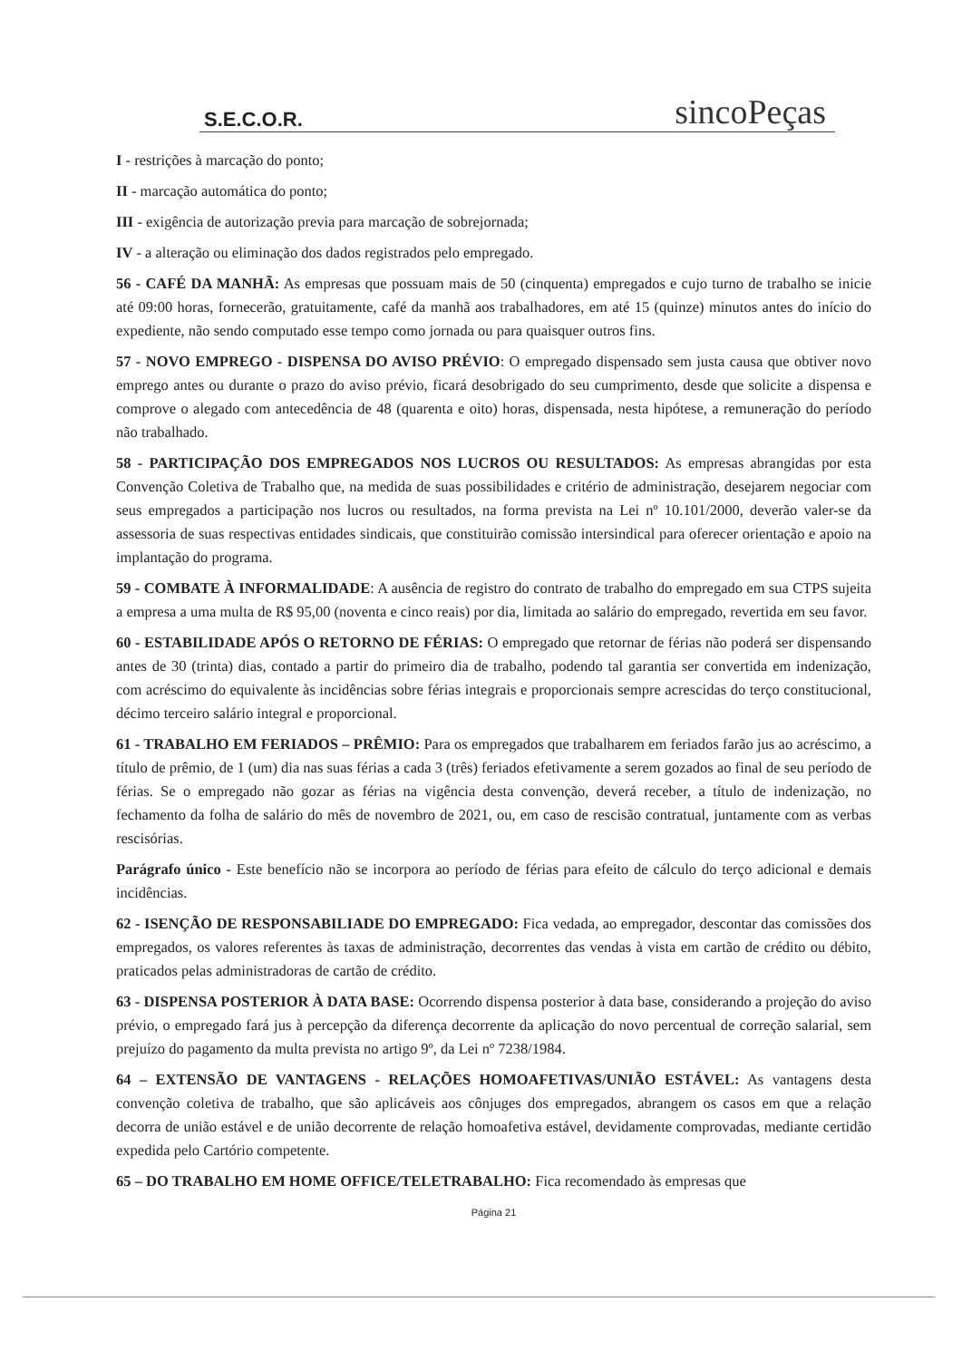S.E.C.O.R.
sincoPeças
I - restrições à marcação do ponto;
II - marcação automática do ponto;
III - exigência de autorização previa para marcação de sobrejornada;
IV - a alteração ou eliminação dos dados registrados pelo empregado.
56 - CAFÉ DA MANHÃ: As empresas que possuam mais de 50 (cinquenta) empregados e cujo turno de trabalho se inicie até 09:00 horas, fornecerão, gratuitamente, café da manhã aos trabalhadores, em até 15 (quinze) minutos antes do início do expediente, não sendo computado esse tempo como jornada ou para quaisquer outros fins.
57 - NOVO EMPREGO - DISPENSA DO AVISO PRÉVIO: O empregado dispensado sem justa causa que obtiver novo emprego antes ou durante o prazo do aviso prévio, ficará desobrigado do seu cumprimento, desde que solicite a dispensa e comprove o alegado com antecedência de 48 (quarenta e oito) horas, dispensada, nesta hipótese, a remuneração do período não trabalhado.
58 - PARTICIPAÇÃO DOS EMPREGADOS NOS LUCROS OU RESULTADOS: As empresas abrangidas por esta Convenção Coletiva de Trabalho que, na medida de suas possibilidades e critério de administração, desejarem negociar com seus empregados a participação nos lucros ou resultados, na forma prevista na Lei nº 10.101/2000, deverão valer-se da assessoria de suas respectivas entidades sindicais, que constituirão comissão intersindical para oferecer orientação e apoio na implantação do programa.
59 - COMBATE À INFORMALIDADE: A ausência de registro do contrato de trabalho do empregado em sua CTPS sujeita a empresa a uma multa de R$ 95,00 (noventa e cinco reais) por dia, limitada ao salário do empregado, revertida em seu favor.
60 - ESTABILIDADE APÓS O RETORNO DE FÉRIAS: O empregado que retornar de férias não poderá ser dispensando antes de 30 (trinta) dias, contado a partir do primeiro dia de trabalho, podendo tal garantia ser convertida em indenização, com acréscimo do equivalente às incidências sobre férias integrais e proporcionais sempre acrescidas do terço constitucional, décimo terceiro salário integral e proporcional.
61 - TRABALHO EM FERIADOS – PRÊMIO: Para os empregados que trabalharem em feriados farão jus ao acréscimo, a título de prêmio, de 1 (um) dia nas suas férias a cada 3 (três) feriados efetivamente a serem gozados ao final de seu período de férias. Se o empregado não gozar as férias na vigência desta convenção, deverá receber, a título de indenização, no fechamento da folha de salário do mês de novembro de 2021, ou, em caso de rescisão contratual, juntamente com as verbas rescisórias.
Parágrafo único - Este benefício não se incorpora ao período de férias para efeito de cálculo do terço adicional e demais incidências.
62 - ISENÇÃO DE RESPONSABILIADE DO EMPREGADO: Fica vedada, ao empregador, descontar das comissões dos empregados, os valores referentes às taxas de administração, decorrentes das vendas à vista em cartão de crédito ou débito, praticados pelas administradoras de cartão de crédito.
63 - DISPENSA POSTERIOR À DATA BASE: Ocorrendo dispensa posterior à data base, considerando a projeção do aviso prévio, o empregado fará jus à percepção da diferença decorrente da aplicação do novo percentual de correção salarial, sem prejuízo do pagamento da multa prevista no artigo 9º, da Lei nº 7238/1984.
64 – EXTENSÃO DE VANTAGENS - RELAÇÕES HOMOAFETIVAS/UNIÃO ESTÁVEL: As vantagens desta convenção coletiva de trabalho, que são aplicáveis aos cônjuges dos empregados, abrangem os casos em que a relação decorra de união estável e de união decorrente de relação homoafetiva estável, devidamente comprovadas, mediante certidão expedida pelo Cartório competente.
65 – DO TRABALHO EM HOME OFFICE/TELETRABALHO: Fica recomendado às empresas que
Página 21